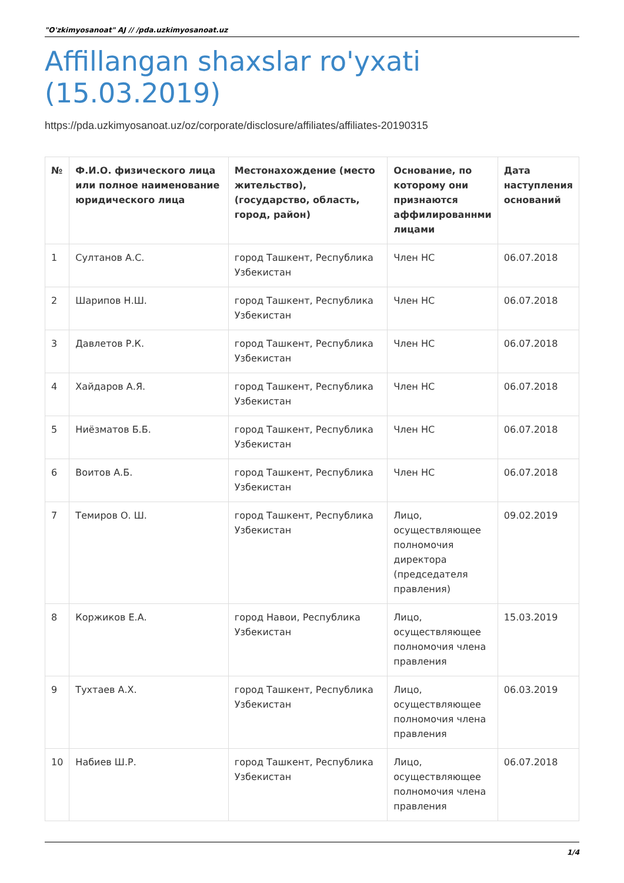"O'zkimyosanoat" AJ // /pda.uzkimyosanoat.uz
Affillangan shaxslar ro'yxati (15.03.2019)
https://pda.uzkimyosanoat.uz/oz/corporate/disclosure/affiliates/affiliates-20190315
| № | Ф.И.О. физического лица или полное наименование юридического лица | Местонахождение (место жительство),(государство, область, город, район) | Основание, по которому они признаются аффилированнми лицами | Дата наступления оснований |
| --- | --- | --- | --- | --- |
| 1 | Султанов А.С. | город Ташкент, Республика Узбекистан | Член НС | 06.07.2018 |
| 2 | Шарипов Н.Ш. | город Ташкент, Республика Узбекистан | Член НС | 06.07.2018 |
| 3 | Давлетов Р.К. | город Ташкент, Республика Узбекистан | Член НС | 06.07.2018 |
| 4 | Хайдаров А.Я. | город Ташкент, Республика Узбекистан | Член НС | 06.07.2018 |
| 5 | Ниёзматов Б.Б. | город Ташкент, Республика Узбекистан | Член НС | 06.07.2018 |
| 6 | Воитов А.Б. | город Ташкент, Республика Узбекистан | Член НС | 06.07.2018 |
| 7 | Темиров О. Ш. | город Ташкент, Республика Узбекистан | Лицо, осуществляющее полномочия директора (председателя правления) | 09.02.2019 |
| 8 | Коржиков Е.А. | город Навои, Республика Узбекистан | Лицо, осуществляющее полномочия члена правления | 15.03.2019 |
| 9 | Тухтаев А.Х. | город Ташкент, Республика Узбекистан | Лицо, осуществляющее полномочия члена правления | 06.03.2019 |
| 10 | Набиев Ш.Р. | город Ташкент, Республика Узбекистан | Лицо, осуществляющее полномочия члена правления | 06.07.2018 |
1/4